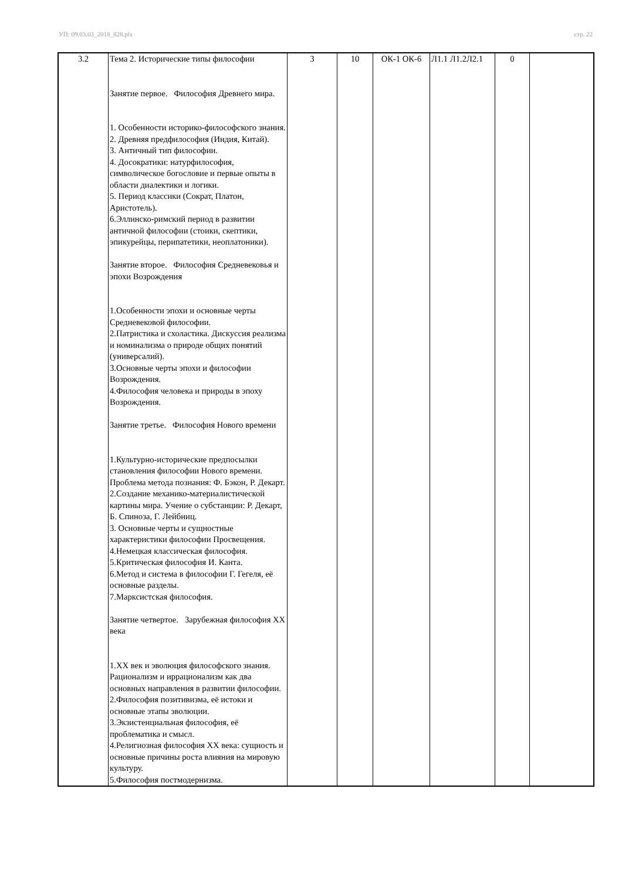УП: 09.03.03_2018_828.plx стр. 22
| 3.2 | Тема 2. Исторические типы философии Занятие первое. Философия Древнего мира. 1. Особенности историко-философского знания. 2. Древняя предфилософия (Индия, Китай). 3. Античный тип философии. 4. Досократики: натурфилософия, символическое богословие и первые опыты в области диалектики и логики. 5. Период классики (Сократ, Платон, Аристотель). 6.Эллинско-римский период в развитии античной философии (стоики, скептики, эпикурейцы, перипатетики, неоплатоники). Занятие второе. Философия Средневековья и эпохи Возрождения 1.Особенности эпохи и основные черты Средневековой философии. 2.Патристика и схоластика. Дискуссия реализма и номинализма о природе общих понятий (универсалий). 3.Основные черты эпохи и философии Возрождения. 4.Философия человека и природы в эпоху Возрождения. Занятие третье. Философия Нового времени 1.Культурно-исторические предпосылки становления философии Нового времени. Проблема метода познания: Ф. Бэкон, Р. Декарт. 2.Создание механико-материалистической картины мира. Учение о субстанции: Р. Декарт, Б. Спиноза, Г. Лейбниц. 3. Основные черты и сущностные характеристики философии Просвещения. 4.Немецкая классическая философия. 5.Критическая философия И. Канта. 6.Метод и система в философии Г. Гегеля, её основные разделы. 7.Марксистская философия. Занятие четвертое. Зарубежная философия XX века 1.XX век и эволюция философского знания. Рационализм и иррационализм как два основных направления в развитии философии. 2.Философия позитивизма, её истоки и основные этапы эволюции. 3.Экзистенциальная философия, её проблематика и смысл. 4.Религиозная философия XX века: сущность и основные причины роста влияния на мировую культуру. 5.Философия постмодернизма. | 3 | 10 | ОК-1 ОК-6 | Л1.1 Л1.2Л2.1 | 0 | |